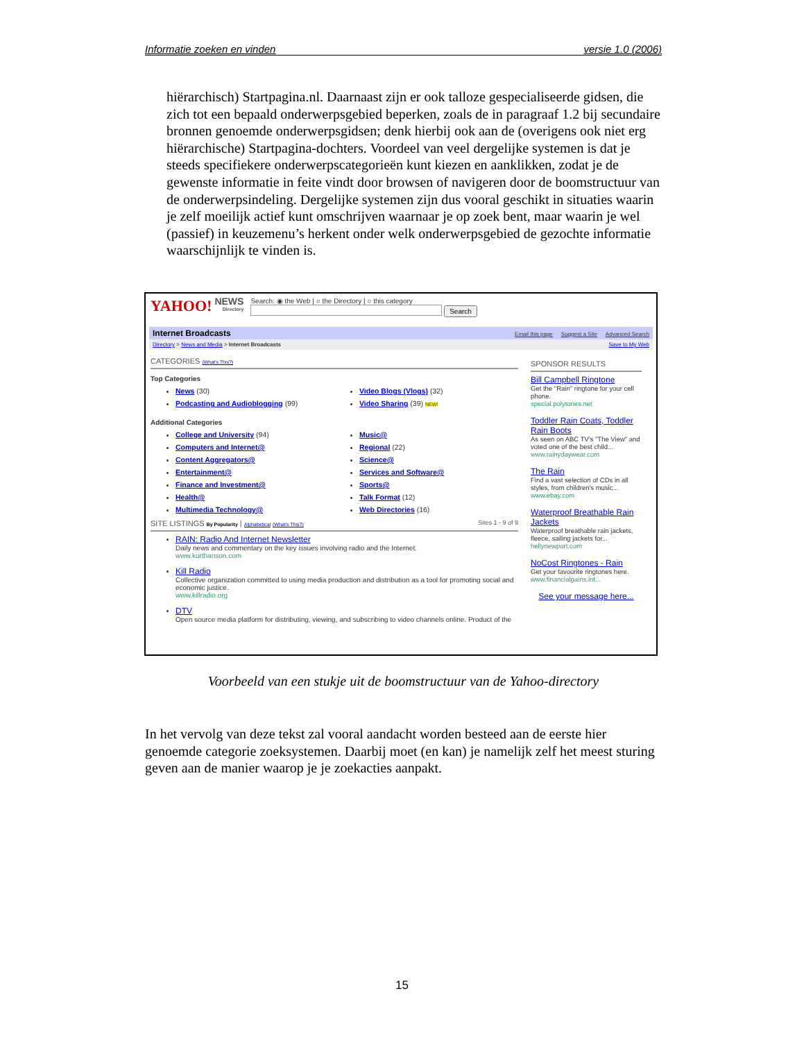Informatie zoeken en vinden versie 1.0 (2006)
hiërarchisch) Startpagina.nl. Daarnaast zijn er ook talloze gespecialiseerde gidsen, die zich tot een bepaald onderwerpsgebied beperken, zoals de in paragraaf 1.2 bij secundaire bronnen genoemde onderwerpsgidsen; denk hierbij ook aan de (overigens ook niet erg hiërarchische) Startpagina-dochters. Voordeel van veel dergelijke systemen is dat je steeds specifiekere onderwerpscategorieën kunt kiezen en aanklikken, zodat je de gewenste informatie in feite vindt door browsen of navigeren door de boomstructuur van de onderwerpsindeling. Dergelijke systemen zijn dus vooral geschikt in situaties waarin je zelf moeilijk actief kunt omschrijven waarnaar je op zoek bent, maar waarin je wel (passief) in keuzemenu’s herkent onder welk onderwerpsgebied de gezochte informatie waarschijnlijk te vinden is.
YAHOO! NEWS
Directory
Search: ◉ the Web | ○ the Directory | ○ this category
Search
Internet Broadcasts Email this page Suggest a Site Advanced Search
Directory > News and Media > Internet Broadcasts Save to My Web
CATEGORIES (What's This?)
Top Categories
News (30)
Podcasting and Audioblogging (99)
Video Blogs (Vlogs) (32)
Video Sharing (39) NEW!
Additional Categories
College and University (94)
Computers and Internet@
Content Aggregators@
Entertainment@
Finance and Investment@
Health@
Multimedia Technology@
Music@
Regional (22)
Science@
Services and Software@
Sports@
Talk Format (12)
Web Directories (16)
SITE LISTINGS By Popularity | Alphabetical (What's This?) Sites 1 - 9 of 9
RAIN: Radio And Internet Newsletter
Daily news and commentary on the key issues involving radio and the Internet.
www.kurthanson.com
Kill Radio
Collective organization committed to using media production and distribution as a tool for promoting social and economic justice.
www.killradio.org
DTV
Open source media platform for distributing, viewing, and subscribing to video channels online. Product of the
SPONSOR RESULTS
Bill Campbell Ringtone
Get the "Rain" ringtone for your cell phone.
special.polytones.net
Toddler Rain Coats, Toddler Rain Boots
As seen on ABC TV's "The View" and voted one of the best child...
www.rainydaywear.com
The Rain
Find a vast selection of CDs in all styles, from children's music...
www.ebay.com
Waterproof Breathable Rain Jackets
Waterproof breathable rain jackets, fleece, sailing jackets for...
hellynewport.com
NoCost Ringtones - Rain
Get your favourite ringtones here.
www.financialgains.inf...
See your message here...
Voorbeeld van een stukje uit de boomstructuur van de Yahoo-directory
In het vervolg van deze tekst zal vooral aandacht worden besteed aan de eerste hier genoemde categorie zoeksystemen. Daarbij moet (en kan) je namelijk zelf het meest sturing geven aan de manier waarop je je zoekacties aanpakt.
15